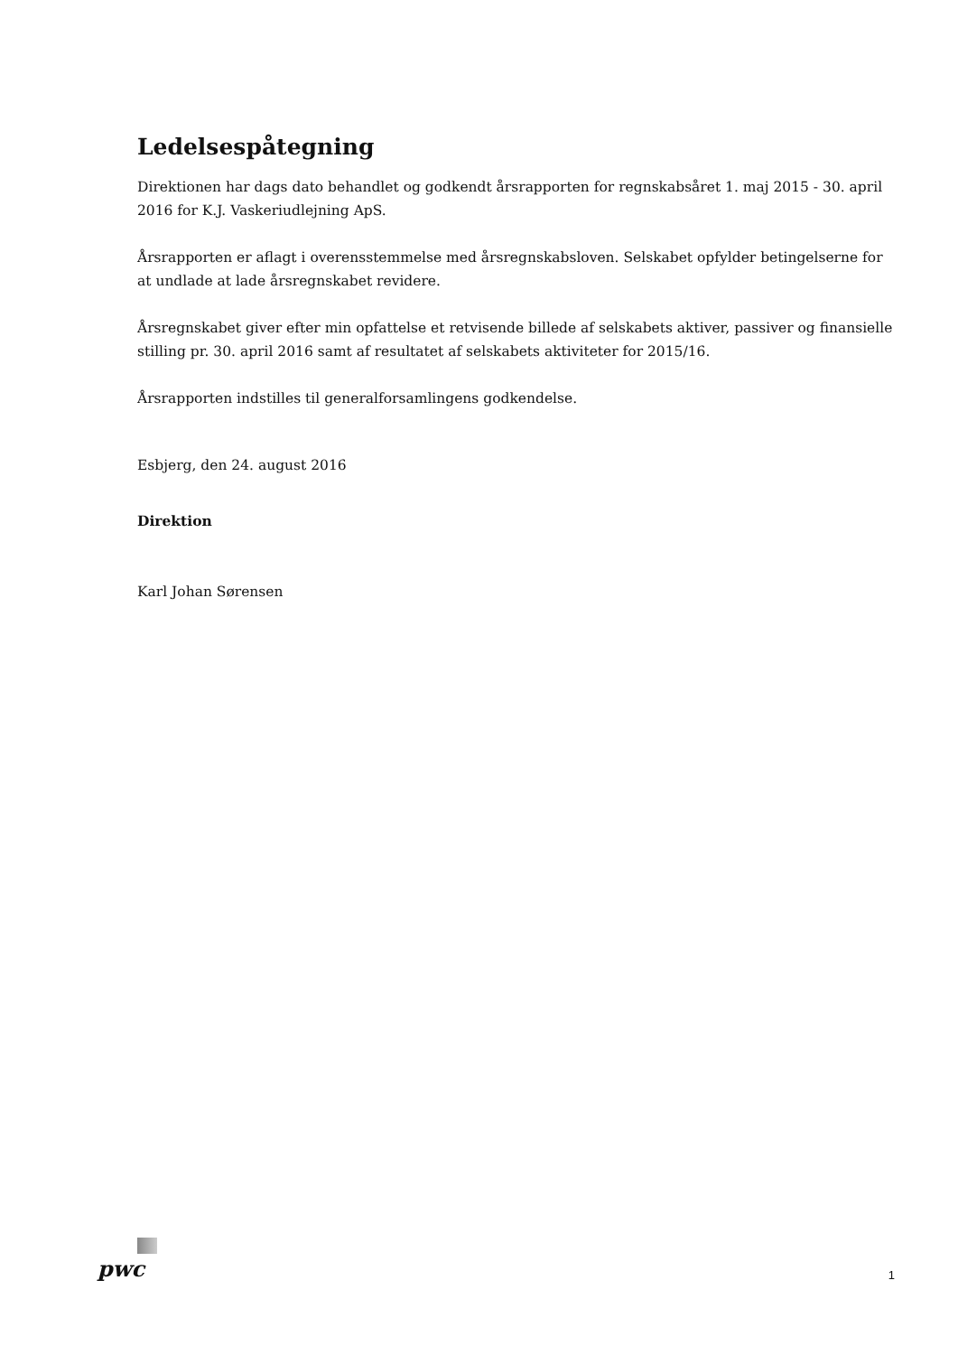Ledelsespåtegning
Direktionen har dags dato behandlet og godkendt årsrapporten for regnskabsåret 1. maj 2015 - 30. april 2016 for K.J. Vaskeriudlejning ApS.
Årsrapporten er aflagt i overensstemmelse med årsregnskabsloven. Selskabet opfylder betingelserne for at undlade at lade årsregnskabet revidere.
Årsregnskabet giver efter min opfattelse et retvisende billede af selskabets aktiver, passiver og finansielle stilling pr. 30. april 2016 samt af resultatet af selskabets aktiviteter for 2015/16.
Årsrapporten indstilles til generalforsamlingens godkendelse.
Esbjerg, den 24. august 2016
Direktion
Karl Johan Sørensen
pwc 1